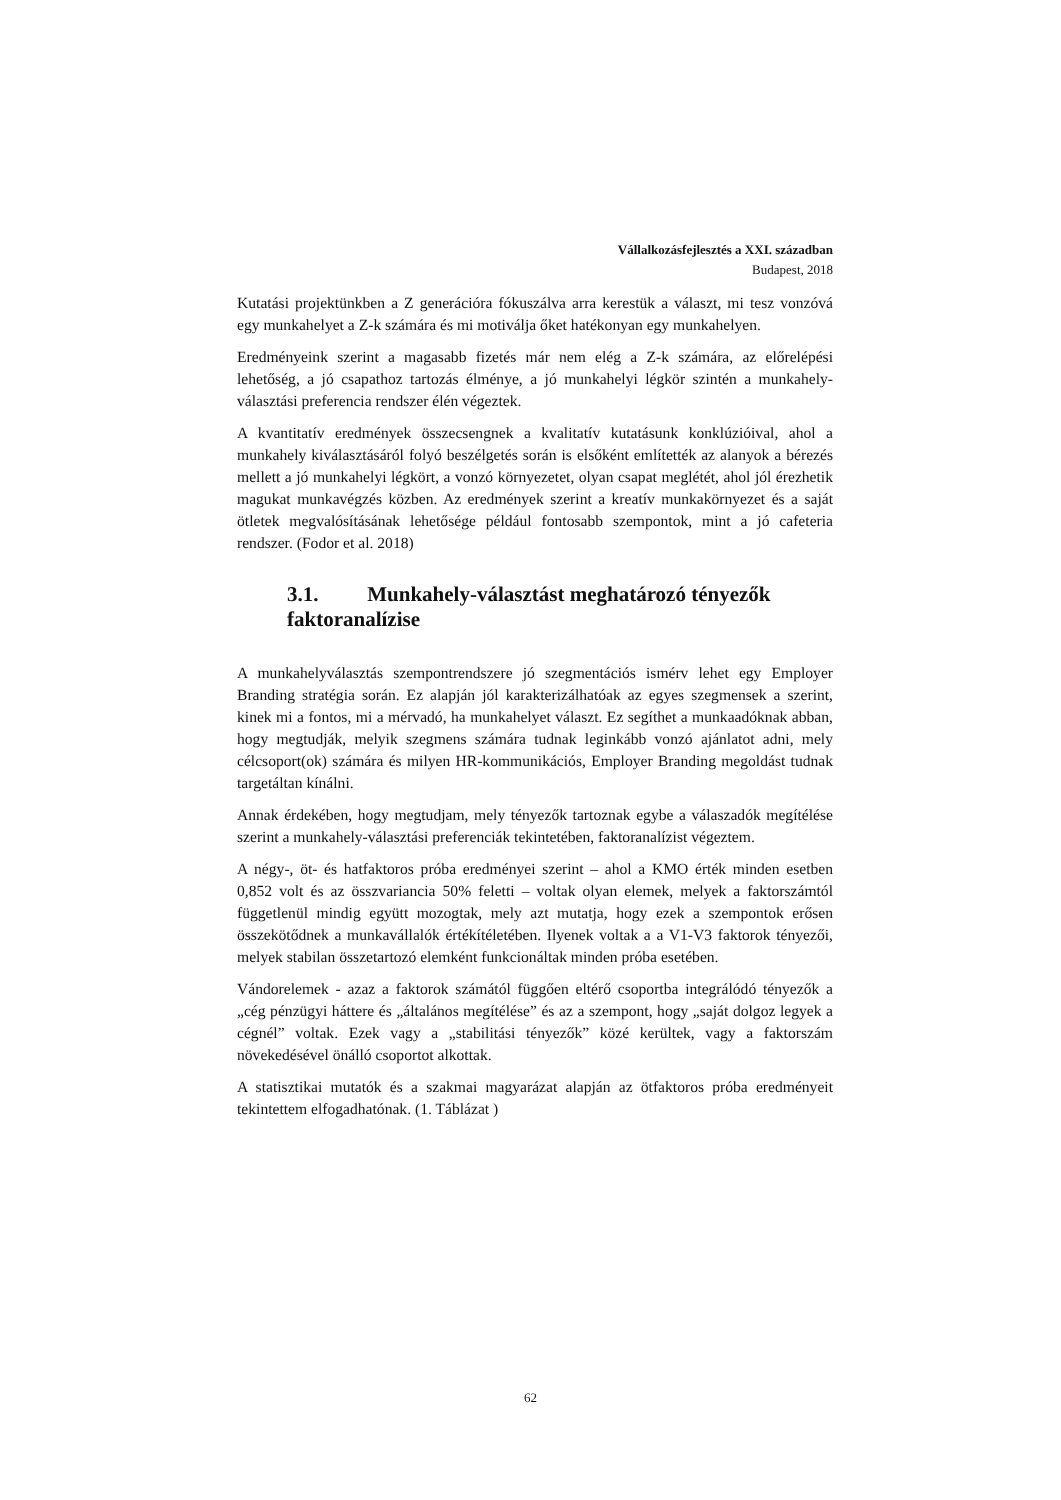Vállalkozásfejlesztés a XXI. században
Budapest, 2018
Kutatási projektünkben a Z generációra fókuszálva arra kerestük a választ, mi tesz vonzóvá egy munkahelyet a Z-k számára és mi motiválja őket hatékonyan egy munkahelyen.
Eredményeink szerint a magasabb fizetés már nem elég a Z-k számára, az előrelépési lehetőség, a jó csapathoz tartozás élménye, a jó munkahelyi légkör szintén a munkahely-választási preferencia rendszer élén végeztek.
A kvantitatív eredmények összecsengnek a kvalitatív kutatásunk konklúzióival, ahol a munkahely kiválasztásáról folyó beszélgetés során is elsőként említették az alanyok a bérezés mellett a jó munkahelyi légkört, a vonzó környezetet, olyan csapat meglétét, ahol jól érezhetik magukat munkavégzés közben. Az eredmények szerint a kreatív munkakörnyezet és a saját ötletek megvalósításának lehetősége például fontosabb szempontok, mint a jó cafeteria rendszer. (Fodor et al. 2018)
3.1. Munkahely-választást meghatározó tényezők faktoranalízise
A munkahelyválasztás szempontrendszere jó szegmentációs ismérv lehet egy Employer Branding stratégia során. Ez alapján jól karakterizálhatóak az egyes szegmensek a szerint, kinek mi a fontos, mi a mérvadó, ha munkahelyet választ. Ez segíthet a munkaadóknak abban, hogy megtudják, melyik szegmens számára tudnak leginkább vonzó ajánlatot adni, mely célcsoport(ok) számára és milyen HR-kommunikációs, Employer Branding megoldást tudnak targetáltan kínálni.
Annak érdekében, hogy megtudjam, mely tényezők tartoznak egybe a válaszadók megítélése szerint a munkahely-választási preferenciák tekintetében, faktoranalízist végeztem.
A négy-, öt- és hatfaktoros próba eredményei szerint – ahol a KMO érték minden esetben 0,852 volt és az összvariancia 50% feletti – voltak olyan elemek, melyek a faktorszámtól függetlenül mindig együtt mozogtak, mely azt mutatja, hogy ezek a szempontok erősen összekötődnek a munkavállalók értékítéletében. Ilyenek voltak a a V1-V3 faktorok tényezői, melyek stabilan összetartozó elemként funkcionáltak minden próba esetében.
Vándorelemek - azaz a faktorok számától függően eltérő csoportba integrálódó tényezők a „cég pénzügyi háttere és „általános megítélése” és az a szempont, hogy „saját dolgoz legyek a cégnél” voltak. Ezek vagy a „stabilitási tényezők” közé kerültek, vagy a faktorszám növekedésével önálló csoportot alkottak.
A statisztikai mutatók és a szakmai magyarázat alapján az ötfaktoros próba eredményeit tekintettem elfogadhatónak. (1. Táblázat )
62